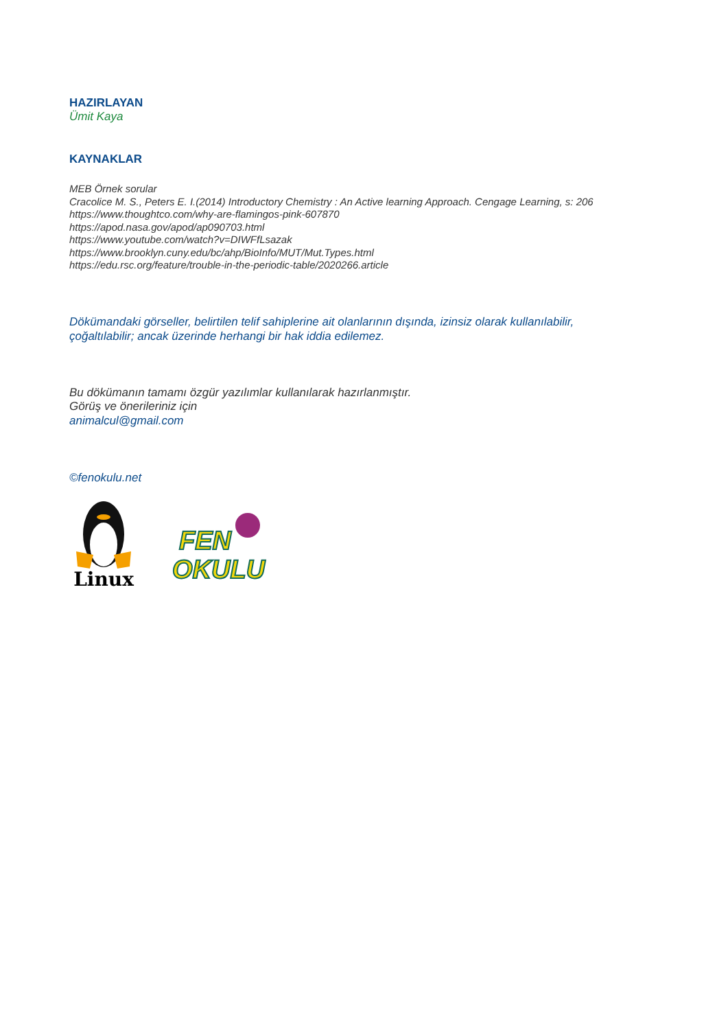HAZIRLAYAN
Ümit Kaya
KAYNAKLAR
MEB Örnek sorular
Cracolice M. S., Peters E. I.(2014) Introductory Chemistry : An Active learning Approach. Cengage Learning, s: 206
https://www.thoughtco.com/why-are-flamingos-pink-607870
https://apod.nasa.gov/apod/ap090703.html
https://www.youtube.com/watch?v=DIWFfLsazak
https://www.brooklyn.cuny.edu/bc/ahp/BioInfo/MUT/Mut.Types.html
https://edu.rsc.org/feature/trouble-in-the-periodic-table/2020266.article
Dökümandaki görseller, belirtilen telif sahiplerine ait olanlarının dışında, izinsiz olarak kullanılabilir,
çoğaltılabilir; ancak üzerinde herhangi bir hak iddia edilemez.
Bu dökümanın tamamı özgür yazılımlar kullanılarak hazırlanmıştır.
Görüş ve önerileriniz için
animalcul@gmail.com
©fenokulu.net
Linux
FEN
OKULU